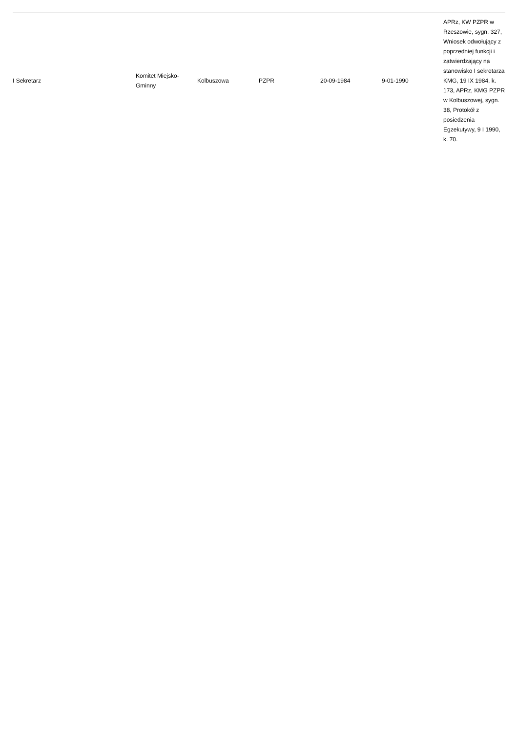| I Sekretarz | Komitet Miejsko-Gminny | Kolbuszowa | PZPR | 20-09-1984 | 9-01-1990 | APRz, KW PZPR w Rzeszowie, sygn. 327, Wniosek odwołujący z poprzedniej funkcji i zatwierdzający na stanowisko I sekretarza KMG, 19 IX 1984, k. 173, APRz, KMG PZPR w Kolbuszowej, sygn. 38, Protokół z posiedzenia Egzekutywy, 9 I 1990, k. 70. |